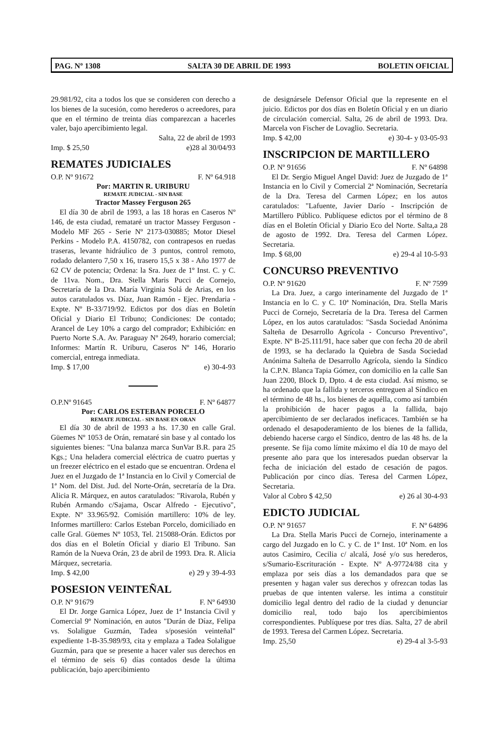PAG. Nº 1308 SALTA 30 DE ABRIL DE 1993 BOLETIN OFICIAL
29.981/92, cita a todos los que se consideren con derecho a los bienes de la sucesión, como herederos o acreedores, para que en el término de treinta días comparezcan a hacerles valer, bajo apercibimiento legal.
Salta, 22 de abril de 1993
Imp. $ 25,50 e)28 al 30/04/93
REMATES JUDICIALES
O.P. Nº 91672 F. Nº 64.918
Por: MARTIN R. URIBURU
REMATE JUDICIAL - SIN BASE
Tractor Massey Ferguson 265
El día 30 de abril de 1993, a las 18 horas en Caseros Nº 146, de esta ciudad, remataré un tractor Massey Ferguson - Modelo MF 265 - Serie Nº 2173-030885; Motor Diesel Perkins - Modelo P.A. 4150782, con contrapesos en ruedas traseras, levante hidráulico de 3 puntos, control remoto, rodado delantero 7,50 x 16, trasero 15,5 x 38 - Año 1977 de 62 CV de potencia; Ordena: la Sra. Juez de 1º Inst. C. y C. de 11va. Nom., Dra. Stella Maris Pucci de Cornejo, Secretaría de la Dra. María Virginia Solá de Arias, en los autos caratulados vs. Díaz, Juan Ramón - Ejec. Prendaria - Expte. Nº B-33/719/92. Edictos por dos días en Boletín Oficial y Diario El Tribuno; Condiciones: De contado; Arancel de Ley 10% a cargo del comprador; Exhibición: en Puerto Norte S.A. Av. Paraguay Nº 2649, horario comercial; Informes: Martín R. Uriburu, Caseros Nº 146, Horario comercial, entrega inmediata.
Imp. $ 17,00 e) 30-4-93
O.P.Nº 91645 F. Nº 64877
Por: CARLOS ESTEBAN PORCELO
REMATE JUDICIAL - SIN BASE EN ORAN
El día 30 de abril de 1993 a hs. 17.30 en calle Gral. Güemes Nº 1053 de Orán, remataré sin base y al contado los siguientes bienes: "Una balanza marca SunVar B.R. para 25 Kgs.; Una heladera comercial eléctrica de cuatro puertas y un freezer eléctrico en el estado que se encuentran. Ordena el Juez en el Juzgado de 1ª Instancia en lo Civil y Comercial de 1ª Nom. del Dist. Jud. del Norte-Orán, secretaría de la Dra. Alicia R. Márquez, en autos caratulados: "Rivarola, Rubén y Rubén Armando c/Sajama, Oscar Alfredo - Ejecutivo", Expte. Nº 33.965/92. Comisión martillero: 10% de ley. Informes martillero: Carlos Esteban Porcelo, domiciliado en calle Gral. Güemes Nº 1053, Tel. 215088-Orán. Edictos por dos días en el Boletín Oficial y diario El Tribuno. San Ramón de la Nueva Orán, 23 de abril de 1993. Dra. R. Alicia Márquez, secretaria.
Imp. $ 42,00 e) 29 y 39-4-93
POSESION VEINTEÑAL
O.P. Nº 91679 F. Nº 64930
El Dr. Jorge Garnica López, Juez de 1ª Instancia Civil y Comercial 9º Nominación, en autos "Durán de Díaz, Felipa vs. Solaligue Guzmán, Tadea s/posesión veinteñal" expediente 1-B-35.989/93, cita y emplaza a Tadea Solaligue Guzmán, para que se presente a hacer valer sus derechos en el término de seis 6) días contados desde la última publicación, bajo apercibimiento
de designársele Defensor Oficial que la represente en el juicio. Edictos por dos días en Boletín Oficial y en un diario de circulación comercial. Salta, 26 de abril de 1993. Dra. Marcela von Fischer de Lovaglio. Secretaria.
Imp. $ 42,00 e) 30-4- y 03-05-93
INSCRIPCION DE MARTILLERO
O.P. Nº 91656 F. Nº 64898
El Dr. Sergio Miguel Angel David: Juez de Juzgado de 1ª Instancia en lo Civil y Comercial 2ª Nominación, Secretaría de la Dra. Teresa del Carmen López; en los autos caratulados: "Lafuente, Javier Darío - Inscripción de Martillero Público. Publíquese edictos por el término de 8 días en el Boletín Oficial y Diario Eco del Norte. Salta,a 28 de agosto de 1992. Dra. Teresa del Carmen López. Secretaria.
Imp. $ 68,00 e) 29-4 al 10-5-93
CONCURSO PREVENTIVO
O.P. Nº 91620 F. Nº 7599
La Dra. Juez, a cargo interinamente del Juzgado de 1ª Instancia en lo C. y C. 10ª Nominación, Dra. Stella Maris Pucci de Cornejo, Secretaría de la Dra. Teresa del Carmen López, en los autos caratulados: "Sasda Sociedad Anónima Salteña de Desarrollo Agrícola - Concurso Preventivo", Expte. Nº B-25.111/91, hace saber que con fecha 20 de abril de 1993, se ha declarado la Quiebra de Sasda Sociedad Anónima Salteña de Desarrollo Agrícola, siendo la Síndico la C.P.N. Blanca Tapia Gómez, con domicilio en la calle San Juan 2200, Block D, Dpto. 4 de esta ciudad. Así mismo, se ha ordenado que la fallida y terceros entreguen al Síndico en el término de 48 hs., los bienes de aquélla, como así también la prohibición de hacer pagos a la fallida, bajo apercibimiento de ser declarados ineficaces. También se ha ordenado el desapoderamiento de los bienes de la fallida, debiendo hacerse cargo el Síndico, dentro de las 48 hs. de la presente. Se fija como límite máximo el día 10 de mayo del presente año para que los interesados puedan observar la fecha de iniciación del estado de cesación de pagos. Publicación por cinco días. Teresa del Carmen López, Secretaria.
Valor al Cobro $ 42,50 e) 26 al 30-4-93
EDICTO JUDICIAL
O.P. Nº 91657 F. Nº 64896
La Dra. Stella Maris Pucci de Cornejo, interinamente a cargo del Juzgado en lo C. y C. de 1º Inst. 10ª Nom. en los autos Casimiro, Cecilia c/ alcalá, José y/o sus herederos, s/Sumario-Escrituración - Expte. Nº A-97724/88 cita y emplaza por seis días a los demandados para que se presenten y hagan valer sus derechos y ofrezcan todas las pruebas de que intenten valerse. les intima a constituir domicilio legal dentro del radio de la ciudad y denunciar domicilio real, todo bajo los apercibimientos correspondientes. Publíquese por tres días. Salta, 27 de abril de 1993. Teresa del Carmen López. Secretaria.
Imp. 25,50 e) 29-4 al 3-5-93